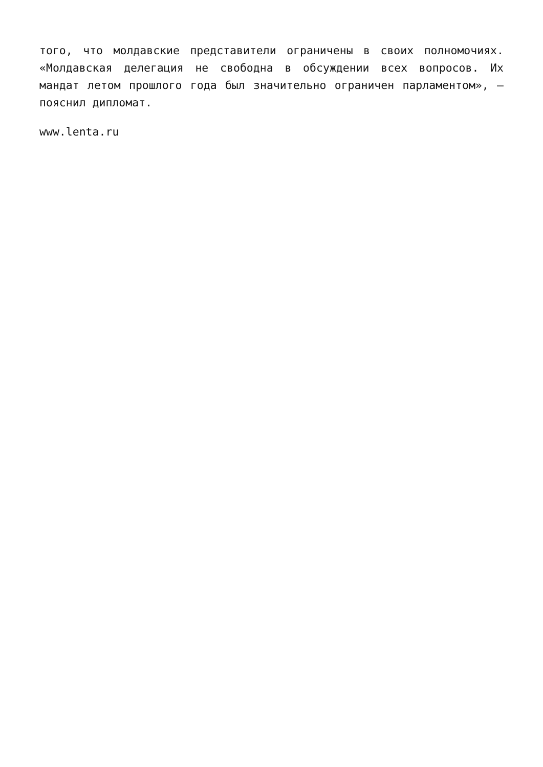того, что молдавские представители ограничены в своих полномочиях. «Молдавская делегация не свободна в обсуждении всех вопросов. Их мандат летом прошлого года был значительно ограничен парламентом», — пояснил дипломат.
www.lenta.ru